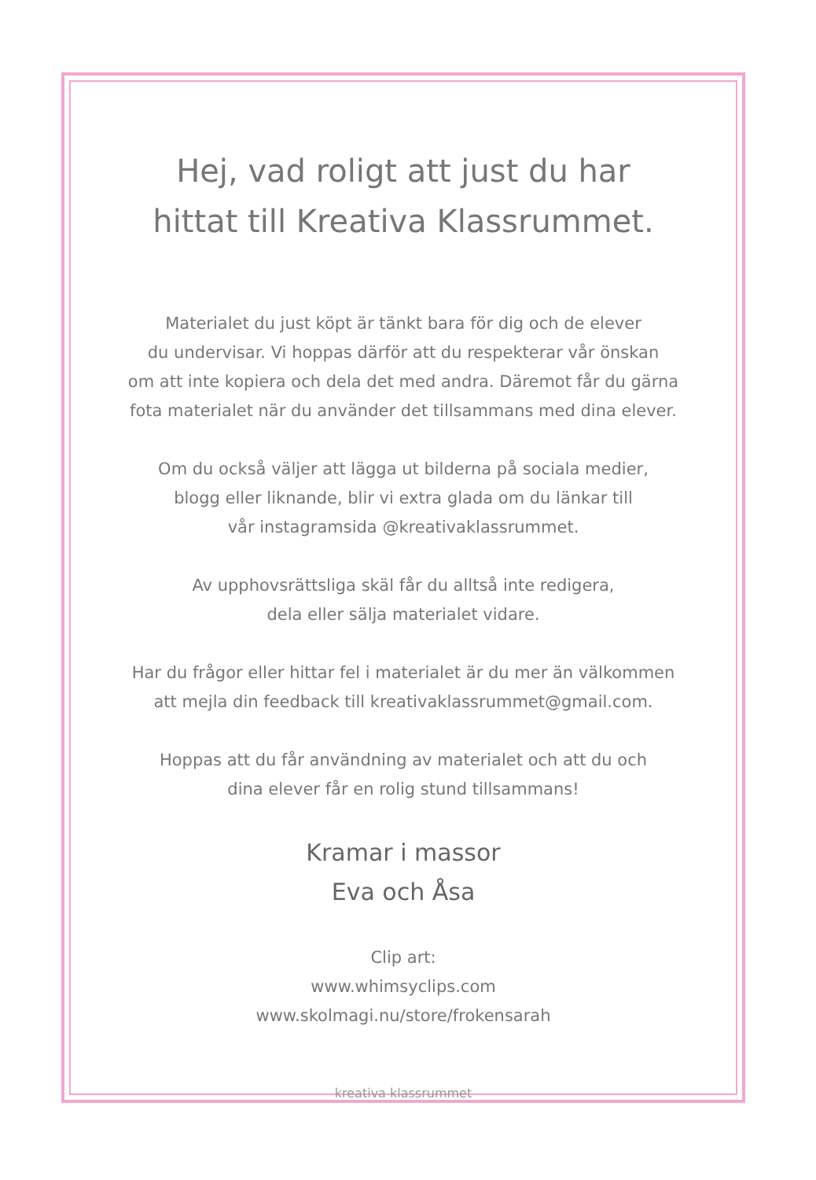Hej, vad roligt att just du har
hittat till Kreativa Klassrummet.
Materialet du just köpt är tänkt bara för dig och de elever
du undervisar. Vi hoppas därför att du respekterar vår önskan
om att inte kopiera och dela det med andra. Däremot får du gärna
fota materialet när du använder det tillsammans med dina elever.
Om du också väljer att lägga ut bilderna på sociala medier,
blogg eller liknande, blir vi extra glada om du länkar till
vår instagramsida @kreativaklassrummet.
Av upphovsrättsliga skäl får du alltså inte redigera,
dela eller sälja materialet vidare.
Har du frågor eller hittar fel i materialet är du mer än välkommen
att mejla din feedback till kreativaklassrummet@gmail.com.
Hoppas att du får användning av materialet och att du och
dina elever får en rolig stund tillsammans!
Kramar i massor
Eva och Åsa
Clip art:
www.whimsyclips.com
www.skolmagi.nu/store/frokensarah
kreativa klassrummet